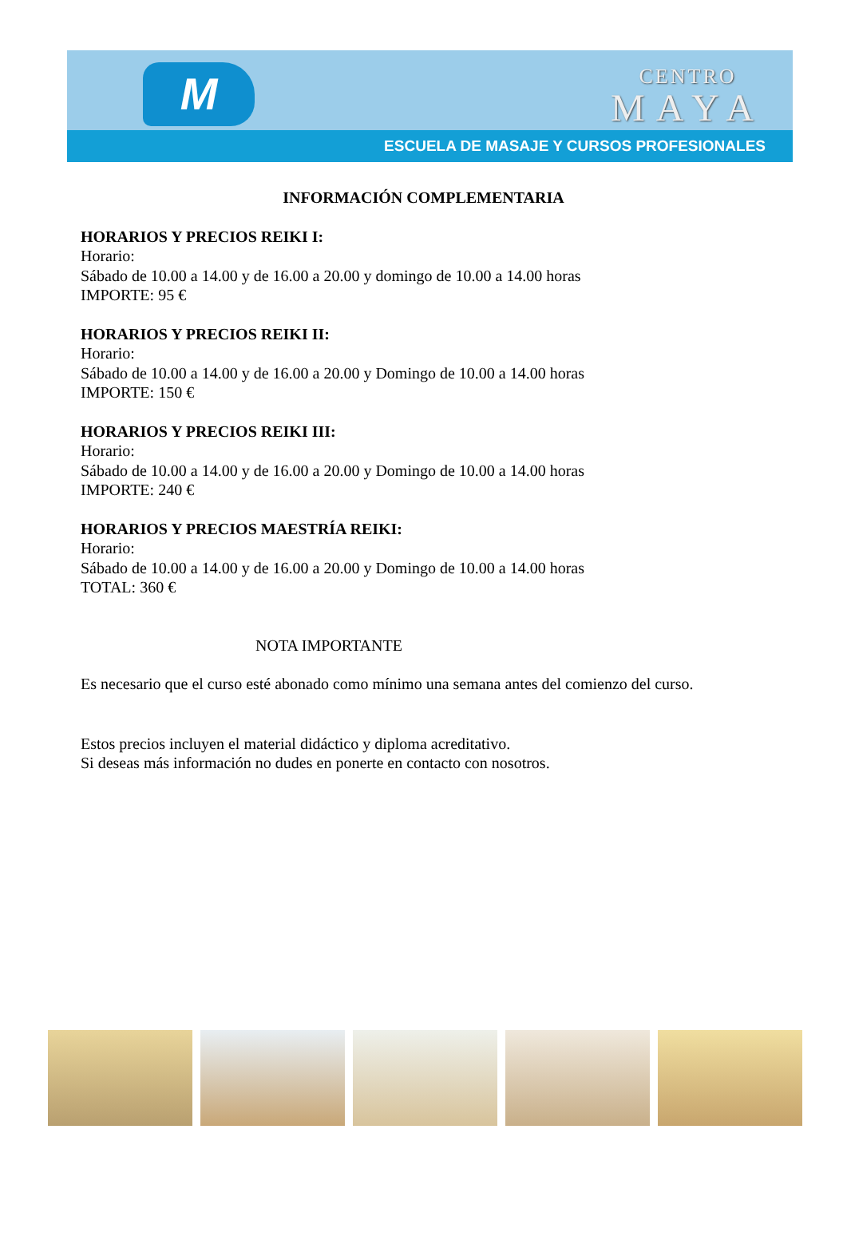M
CENTRO
MAYA
ESCUELA DE MASAJE Y CURSOS PROFESIONALES
INFORMACIÓN COMPLEMENTARIA
HORARIOS Y PRECIOS REIKI I:
Horario:
Sábado de 10.00 a 14.00 y de 16.00 a 20.00 y domingo de 10.00 a 14.00 horas
IMPORTE: 95 €
HORARIOS Y PRECIOS REIKI II:
Horario:
Sábado de 10.00 a 14.00 y de 16.00 a 20.00 y Domingo de 10.00 a 14.00 horas
IMPORTE: 150 €
HORARIOS Y PRECIOS REIKI III:
Horario:
Sábado de 10.00 a 14.00 y de 16.00 a 20.00 y Domingo de 10.00 a 14.00 horas
IMPORTE: 240 €
HORARIOS Y PRECIOS MAESTRÍA REIKI:
Horario:
Sábado de 10.00 a 14.00 y de 16.00 a 20.00 y Domingo de 10.00 a 14.00 horas
TOTAL: 360 €
NOTA IMPORTANTE
Es necesario que el curso esté abonado como mínimo una semana antes del comienzo del curso.
Estos precios incluyen el material didáctico y diploma acreditativo.
Si deseas más información no dudes en ponerte en contacto con nosotros.